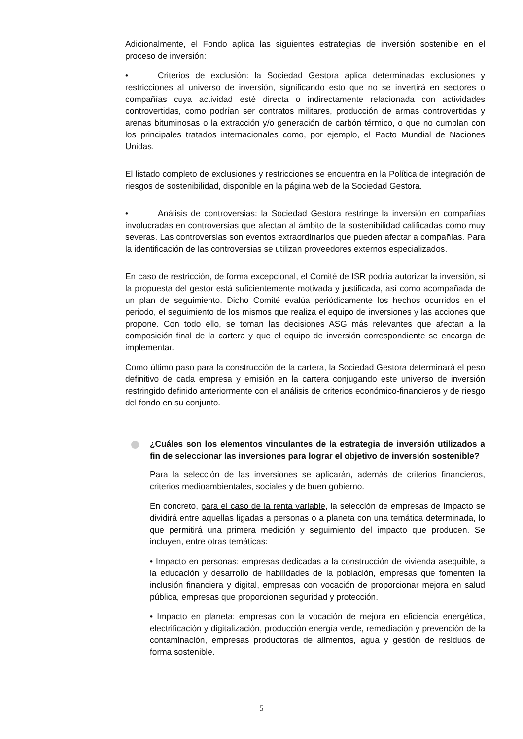Adicionalmente, el Fondo aplica las siguientes estrategias de inversión sostenible en el proceso de inversión:
• Criterios de exclusión: la Sociedad Gestora aplica determinadas exclusiones y restricciones al universo de inversión, significando esto que no se invertirá en sectores o compañías cuya actividad esté directa o indirectamente relacionada con actividades controvertidas, como podrían ser contratos militares, producción de armas controvertidas y arenas bituminosas o la extracción y/o generación de carbón térmico, o que no cumplan con los principales tratados internacionales como, por ejemplo, el Pacto Mundial de Naciones Unidas.
El listado completo de exclusiones y restricciones se encuentra en la Política de integración de riesgos de sostenibilidad, disponible en la página web de la Sociedad Gestora.
• Análisis de controversias: la Sociedad Gestora restringe la inversión en compañías involucradas en controversias que afectan al ámbito de la sostenibilidad calificadas como muy severas. Las controversias son eventos extraordinarios que pueden afectar a compañías. Para la identificación de las controversias se utilizan proveedores externos especializados.
En caso de restricción, de forma excepcional, el Comité de ISR podría autorizar la inversión, si la propuesta del gestor está suficientemente motivada y justificada, así como acompañada de un plan de seguimiento. Dicho Comité evalúa periódicamente los hechos ocurridos en el periodo, el seguimiento de los mismos que realiza el equipo de inversiones y las acciones que propone. Con todo ello, se toman las decisiones ASG más relevantes que afectan a la composición final de la cartera y que el equipo de inversión correspondiente se encarga de implementar.
Como último paso para la construcción de la cartera, la Sociedad Gestora determinará el peso definitivo de cada empresa y emisión en la cartera conjugando este universo de inversión restringido definido anteriormente con el análisis de criterios económico-financieros y de riesgo del fondo en su conjunto.
¿Cuáles son los elementos vinculantes de la estrategia de inversión utilizados a fin de seleccionar las inversiones para lograr el objetivo de inversión sostenible?
Para la selección de las inversiones se aplicarán, además de criterios financieros, criterios medioambientales, sociales y de buen gobierno.
En concreto, para el caso de la renta variable, la selección de empresas de impacto se dividirá entre aquellas ligadas a personas o a planeta con una temática determinada, lo que permitirá una primera medición y seguimiento del impacto que producen. Se incluyen, entre otras temáticas:
• Impacto en personas: empresas dedicadas a la construcción de vivienda asequible, a la educación y desarrollo de habilidades de la población, empresas que fomenten la inclusión financiera y digital, empresas con vocación de proporcionar mejora en salud pública, empresas que proporcionen seguridad y protección.
• Impacto en planeta: empresas con la vocación de mejora en eficiencia energética, electrificación y digitalización, producción energía verde, remediación y prevención de la contaminación, empresas productoras de alimentos, agua y gestión de residuos de forma sostenible.
5